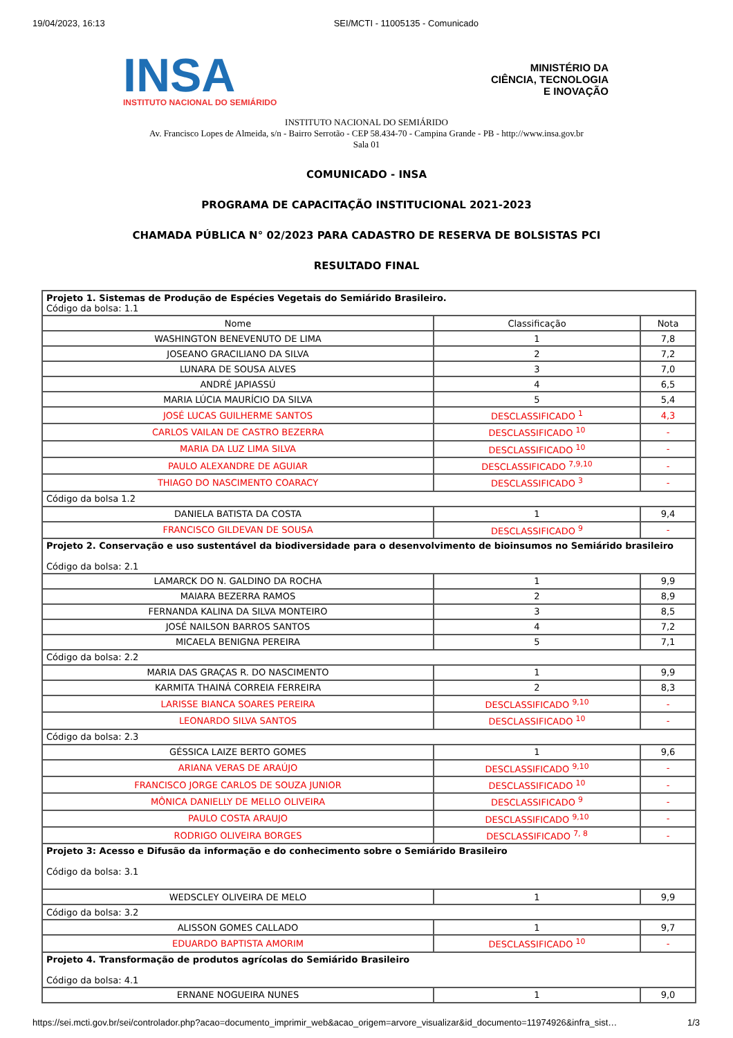19/04/2023, 16:13 SEI/MCTI - 11005135 - Comunicado
INSA
INSTITUTO NACIONAL DO SEMIÁRIDO
MINISTÉRIO DA
CIÊNCIA, TECNOLOGIA
E INOVAÇÃO
INSTITUTO NACIONAL DO SEMIÁRIDO
Av. Francisco Lopes de Almeida, s/n - Bairro Serrotão - CEP 58.434-70 - Campina Grande - PB - http://www.insa.gov.br
Sala 01
COMUNICADO - INSA
PROGRAMA DE CAPACITAÇÃO INSTITUCIONAL 2021-2023
CHAMADA PÚBLICA N° 02/2023 PARA CADASTRO DE RESERVA DE BOLSISTAS PCI
RESULTADO FINAL
| Projeto 1. Sistemas de Produção de Espécies Vegetais do Semiárido Brasileiro. Código da bolsa: 1.1 | | |
| Nome | Classificação | Nota |
| WASHINGTON BENEVENUTO DE LIMA | 1 | 7,8 |
| JOSEANO GRACILIANO DA SILVA | 2 | 7,2 |
| LUNARA DE SOUSA ALVES | 3 | 7,0 |
| ANDRÉ JAPIASSÚ | 4 | 6,5 |
| MARIA LÚCIA MAURÍCIO DA SILVA | 5 | 5,4 |
| JOSÉ LUCAS GUILHERME SANTOS | DESCLASSIFICADO <sup>1</sup> | 4,3 |
| CARLOS VAILAN DE CASTRO BEZERRA | DESCLASSIFICADO <sup>10</sup> | - |
| MARIA DA LUZ LIMA SILVA | DESCLASSIFICADO <sup>10</sup> | - |
| PAULO ALEXANDRE DE AGUIAR | DESCLASSIFICADO <sup>7,9,10</sup> | - |
| THIAGO DO NASCIMENTO COARACY | DESCLASSIFICADO <sup>3</sup> | - |
| Código da bolsa 1.2 | | |
| DANIELA BATISTA DA COSTA | 1 | 9,4 |
| FRANCISCO GILDEVAN DE SOUSA | DESCLASSIFICADO <sup>9</sup> | - |
| Projeto 2. Conservação e uso sustentável da biodiversidade para o desenvolvimento de bioinsumos no Semiárido brasileiro Código da bolsa: 2.1 | | |
| LAMARCK DO N. GALDINO DA ROCHA | 1 | 9,9 |
| MAIARA BEZERRA RAMOS | 2 | 8,9 |
| FERNANDA KALINA DA SILVA MONTEIRO | 3 | 8,5 |
| JOSÉ NAILSON BARROS SANTOS | 4 | 7,2 |
| MICAELA BENIGNA PEREIRA | 5 | 7,1 |
| Código da bolsa: 2.2 | | |
| MARIA DAS GRAÇAS R. DO NASCIMENTO | 1 | 9,9 |
| KARMITA THAINÁ CORREIA FERREIRA | 2 | 8,3 |
| LARISSE BIANCA SOARES PEREIRA | DESCLASSIFICADO <sup>9,10</sup> | - |
| LEONARDO SILVA SANTOS | DESCLASSIFICADO <sup>10</sup> | - |
| Código da bolsa: 2.3 | | |
| GÉSSICA LAIZE BERTO GOMES | 1 | 9,6 |
| ARIANA VERAS DE ARAÚJO | DESCLASSIFICADO <sup>9,10</sup> | - |
| FRANCISCO JORGE CARLOS DE SOUZA JUNIOR | DESCLASSIFICADO <sup>10</sup> | - |
| MÔNICA DANIELLY DE MELLO OLIVEIRA | DESCLASSIFICADO <sup>9</sup> | - |
| PAULO COSTA ARAUJO | DESCLASSIFICADO <sup>9,10</sup> | - |
| RODRIGO OLIVEIRA BORGES | DESCLASSIFICADO <sup>7, 8</sup> | - |
| Projeto 3: Acesso e Difusão da informação e do conhecimento sobre o Semiárido Brasileiro Código da bolsa: 3.1 | | |
| WEDSCLEY OLIVEIRA DE MELO | 1 | 9,9 |
| Código da bolsa: 3.2 | | |
| ALISSON GOMES CALLADO | 1 | 9,7 |
| EDUARDO BAPTISTA AMORIM | DESCLASSIFICADO <sup>10</sup> | - |
| Projeto 4. Transformação de produtos agrícolas do Semiárido Brasileiro Código da bolsa: 4.1 | | |
| ERNANE NOGUEIRA NUNES | 1 | 9,0 |
https://sei.mcti.gov.br/sei/controlador.php?acao=documento_imprimir_web&acao_origem=arvore_visualizar&id_documento=11974926&infra_sist… 1/3